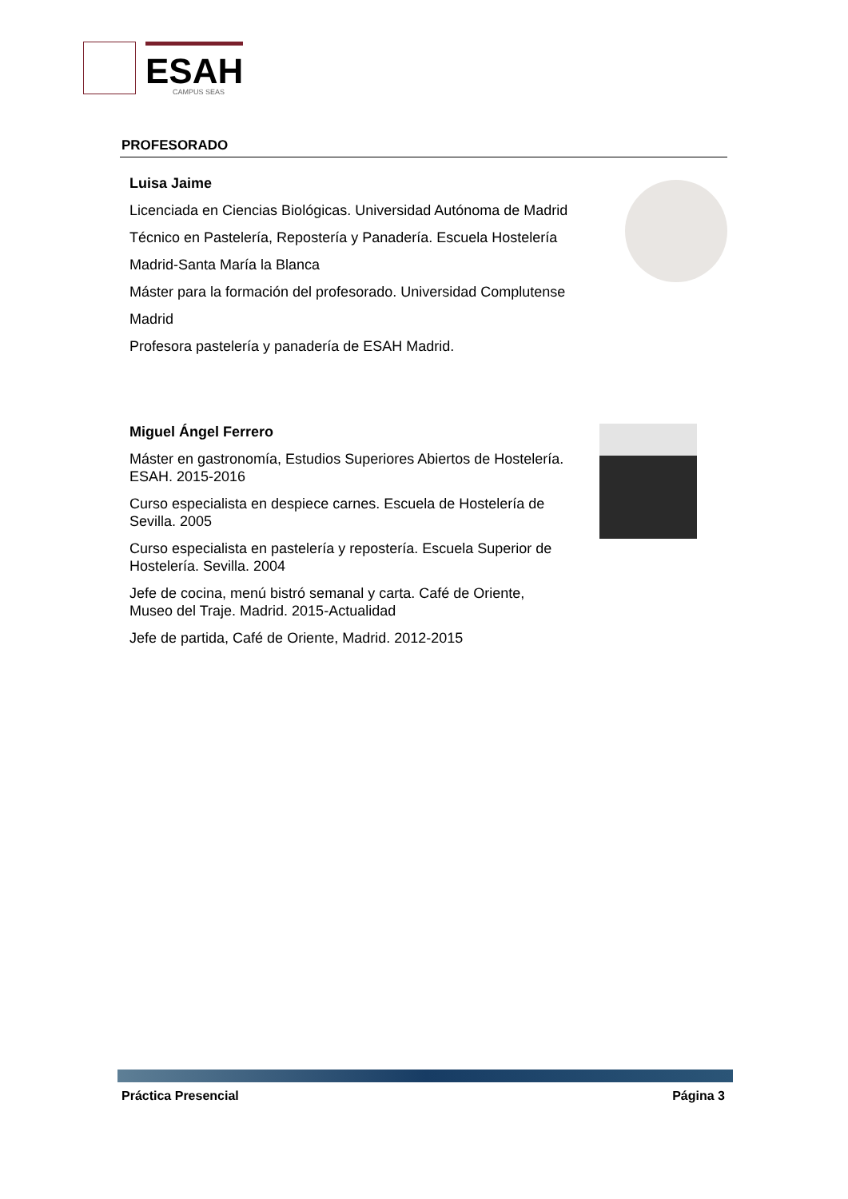ESAH
CAMPUS SEAS
PROFESORADO
Luisa Jaime
Licenciada en Ciencias Biológicas. Universidad Autónoma de Madrid
Técnico en Pastelería, Repostería y Panadería. Escuela Hostelería Madrid-Santa María la Blanca
Máster para la formación del profesorado. Universidad Complutense Madrid
Profesora pastelería y panadería de ESAH Madrid.
Miguel Ángel Ferrero
Máster en gastronomía, Estudios Superiores Abiertos de Hostelería. ESAH. 2015-2016
Curso especialista en despiece carnes. Escuela de Hostelería de Sevilla. 2005
Curso especialista en pastelería y repostería. Escuela Superior de Hostelería. Sevilla. 2004
Jefe de cocina, menú bistró semanal y carta. Café de Oriente, Museo del Traje. Madrid. 2015-Actualidad
Jefe de partida, Café de Oriente, Madrid. 2012-2015
Práctica Presencial Página 3